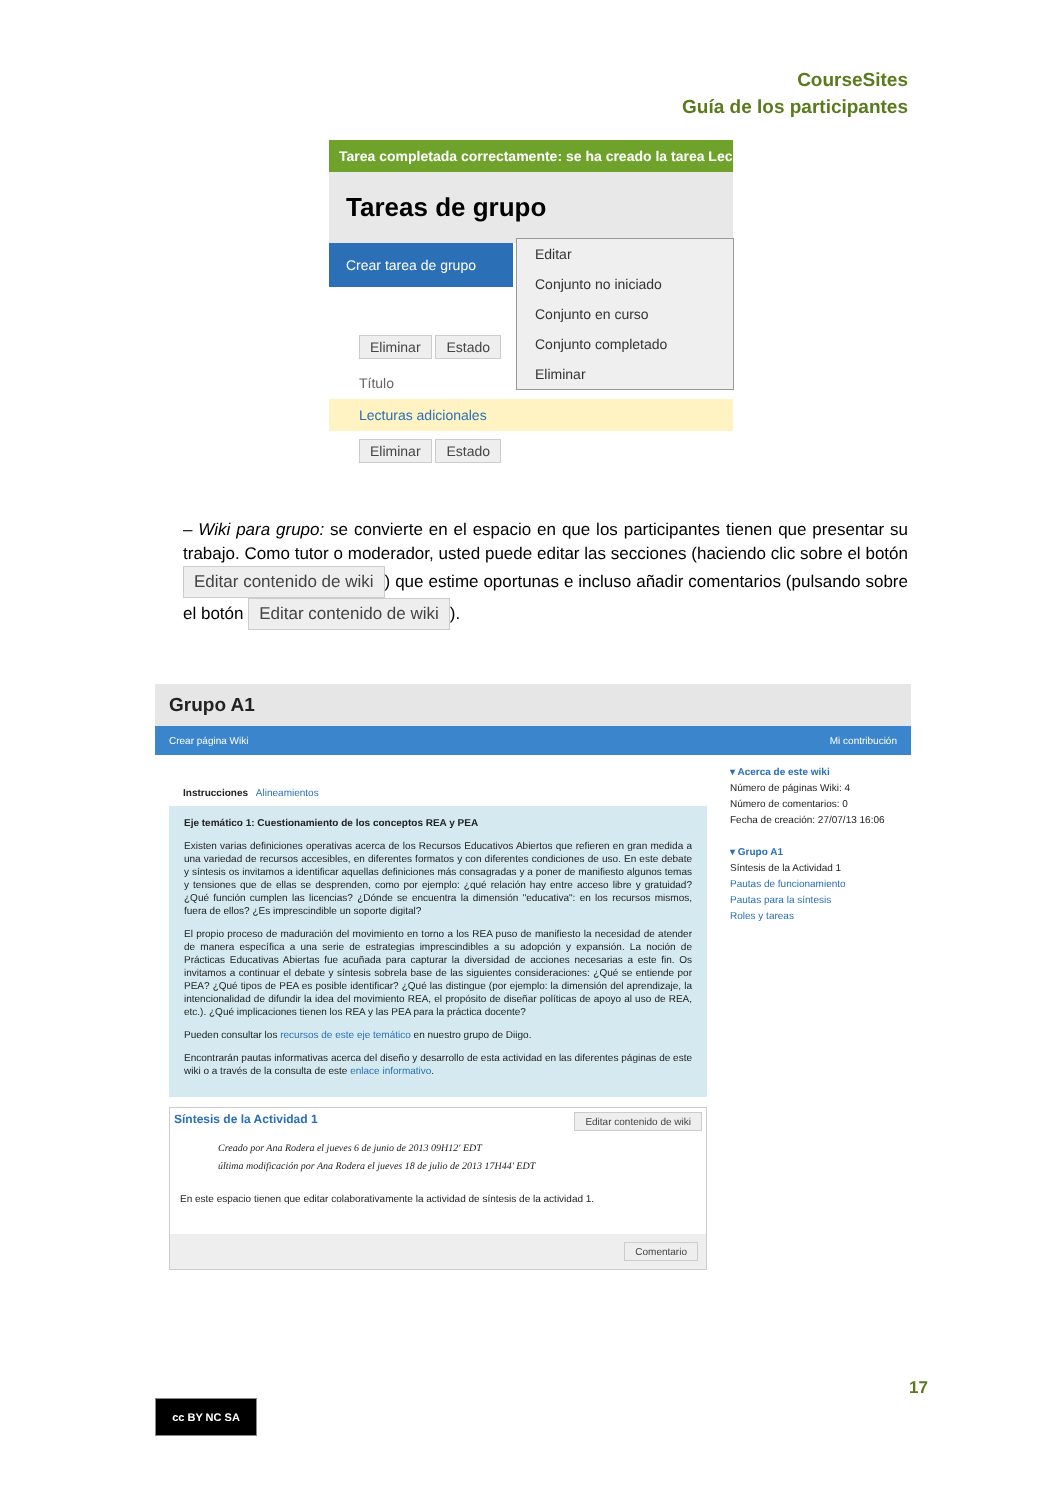CourseSites
Guía de los participantes
Tarea completada correctamente: se ha creado la tarea Lec
Tareas de grupo
Crear tarea de grupo
Eliminar Estado
Título
Lecturas adicionales
Eliminar Estado
Editar
Conjunto no iniciado
Conjunto en curso
Conjunto completado
Eliminar
– Wiki para grupo: se convierte en el espacio en que los participantes tienen que presentar su trabajo. Como tutor o moderador, usted puede editar las secciones (haciendo clic sobre el botón Editar contenido de wiki) que estime oportunas e incluso añadir comentarios (pulsando sobre el botón Editar contenido de wiki).
Grupo A1
Crear página Wiki Mi contribución
Instrucciones Alineamientos
Eje temático 1: Cuestionamiento de los conceptos REA y PEA
Existen varias definiciones operativas acerca de los Recursos Educativos Abiertos que refieren en gran medida a una variedad de recursos accesibles, en diferentes formatos y con diferentes condiciones de uso. En este debate y síntesis os invitamos a identificar aquellas definiciones más consagradas y a poner de manifiesto algunos temas y tensiones que de ellas se desprenden, como por ejemplo: ¿qué relación hay entre acceso libre y gratuidad? ¿Qué función cumplen las licencias? ¿Dónde se encuentra la dimensión "educativa": en los recursos mismos, fuera de ellos? ¿Es imprescindible un soporte digital?
El propio proceso de maduración del movimiento en torno a los REA puso de manifiesto la necesidad de atender de manera específica a una serie de estrategias imprescindibles a su adopción y expansión. La noción de Prácticas Educativas Abiertas fue acuñada para capturar la diversidad de acciones necesarias a este fin. Os invitamos a continuar el debate y síntesis sobrela base de las siguientes consideraciones: ¿Qué se entiende por PEA? ¿Qué tipos de PEA es posible identificar? ¿Qué las distingue (por ejemplo: la dimensión del aprendizaje, la intencionalidad de difundir la idea del movimiento REA, el propósito de diseñar políticas de apoyo al uso de REA, etc.). ¿Qué implicaciones tienen los REA y las PEA para la práctica docente?
Pueden consultar los recursos de este eje temático en nuestro grupo de Diigo.
Encontrarán pautas informativas acerca del diseño y desarrollo de esta actividad en las diferentes páginas de este wiki o a través de la consulta de este enlace informativo.
Síntesis de la Actividad 1 Editar contenido de wiki
Creado por Ana Rodera el jueves 6 de junio de 2013 09H12' EDT
última modificación por Ana Rodera el jueves 18 de julio de 2013 17H44' EDT
En este espacio tienen que editar colaborativamente la actividad de síntesis de la actividad 1.
Comentario
▾ Acerca de este wiki
Número de páginas Wiki: 4
Número de comentarios: 0
Fecha de creación: 27/07/13 16:06
▾ Grupo A1
Síntesis de la Actividad 1
Pautas de funcionamiento
Pautas para la síntesis
Roles y tareas
17
cc BY NC SA